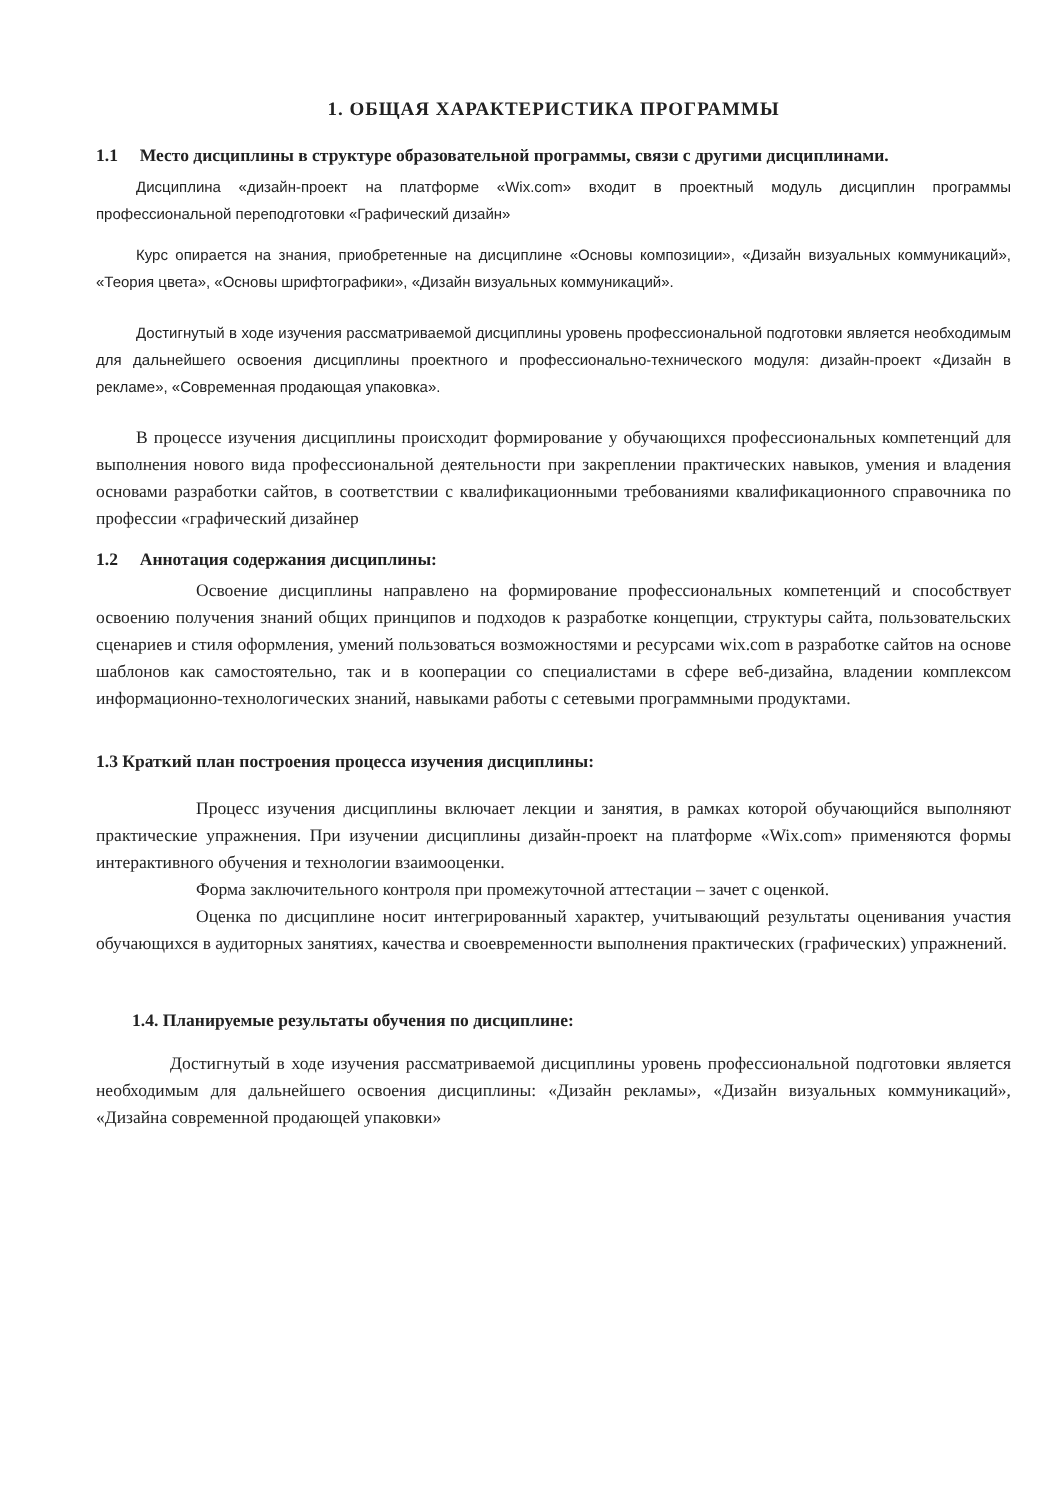1. ОБЩАЯ ХАРАКТЕРИСТИКА ПРОГРАММЫ
1.1 Место дисциплины в структуре образовательной программы, связи с другими дисциплинами.
Дисциплина «дизайн-проект на платформе «Wix.com» входит в проектный модуль дисциплин программы профессиональной переподготовки «Графический дизайн»
Курс опирается на знания, приобретенные на дисциплине «Основы композиции», «Дизайн визуальных коммуникаций», «Теория цвета», «Основы шрифтографики», «Дизайн визуальных коммуникаций».
Достигнутый в ходе изучения рассматриваемой дисциплины уровень профессиональной подготовки является необходимым для дальнейшего освоения дисциплины проектного и профессионально-технического модуля: дизайн-проект «Дизайн в рекламе», «Современная продающая упаковка».
В процессе изучения дисциплины происходит формирование у обучающихся профессиональных компетенций для выполнения нового вида профессиональной деятельности при закреплении практических навыков, умения и владения основами разработки сайтов, в соответствии с квалификационными требованиями квалификационного справочника по профессии «графический дизайнер
1.2 Аннотация содержания дисциплины:
Освоение дисциплины направлено на формирование профессиональных компетенций и способствует освоению получения знаний общих принципов и подходов к разработке концепции, структуры сайта, пользовательских сценариев и стиля оформления, умений пользоваться возможностями и ресурсами wix.com в разработке сайтов на основе шаблонов как самостоятельно, так и в кооперации со специалистами в сфере веб-дизайна, владении комплексом информационно-технологических знаний, навыками работы с сетевыми программными продуктами.
1.3 Краткий план построения процесса изучения дисциплины:
Процесс изучения дисциплины включает лекции и занятия, в рамках которой обучающийся выполняют практические упражнения. При изучении дисциплины дизайн-проект на платформе «Wix.com» применяются формы интерактивного обучения и технологии взаимооценки.
Форма заключительного контроля при промежуточной аттестации – зачет с оценкой.
Оценка по дисциплине носит интегрированный характер, учитывающий результаты оценивания участия обучающихся в аудиторных занятиях, качества и своевременности выполнения практических (графических) упражнений.
1.4. Планируемые результаты обучения по дисциплине:
Достигнутый в ходе изучения рассматриваемой дисциплины уровень профессиональной подготовки является необходимым для дальнейшего освоения дисциплины: «Дизайн рекламы», «Дизайн визуальных коммуникаций», «Дизайна современной продающей упаковки»